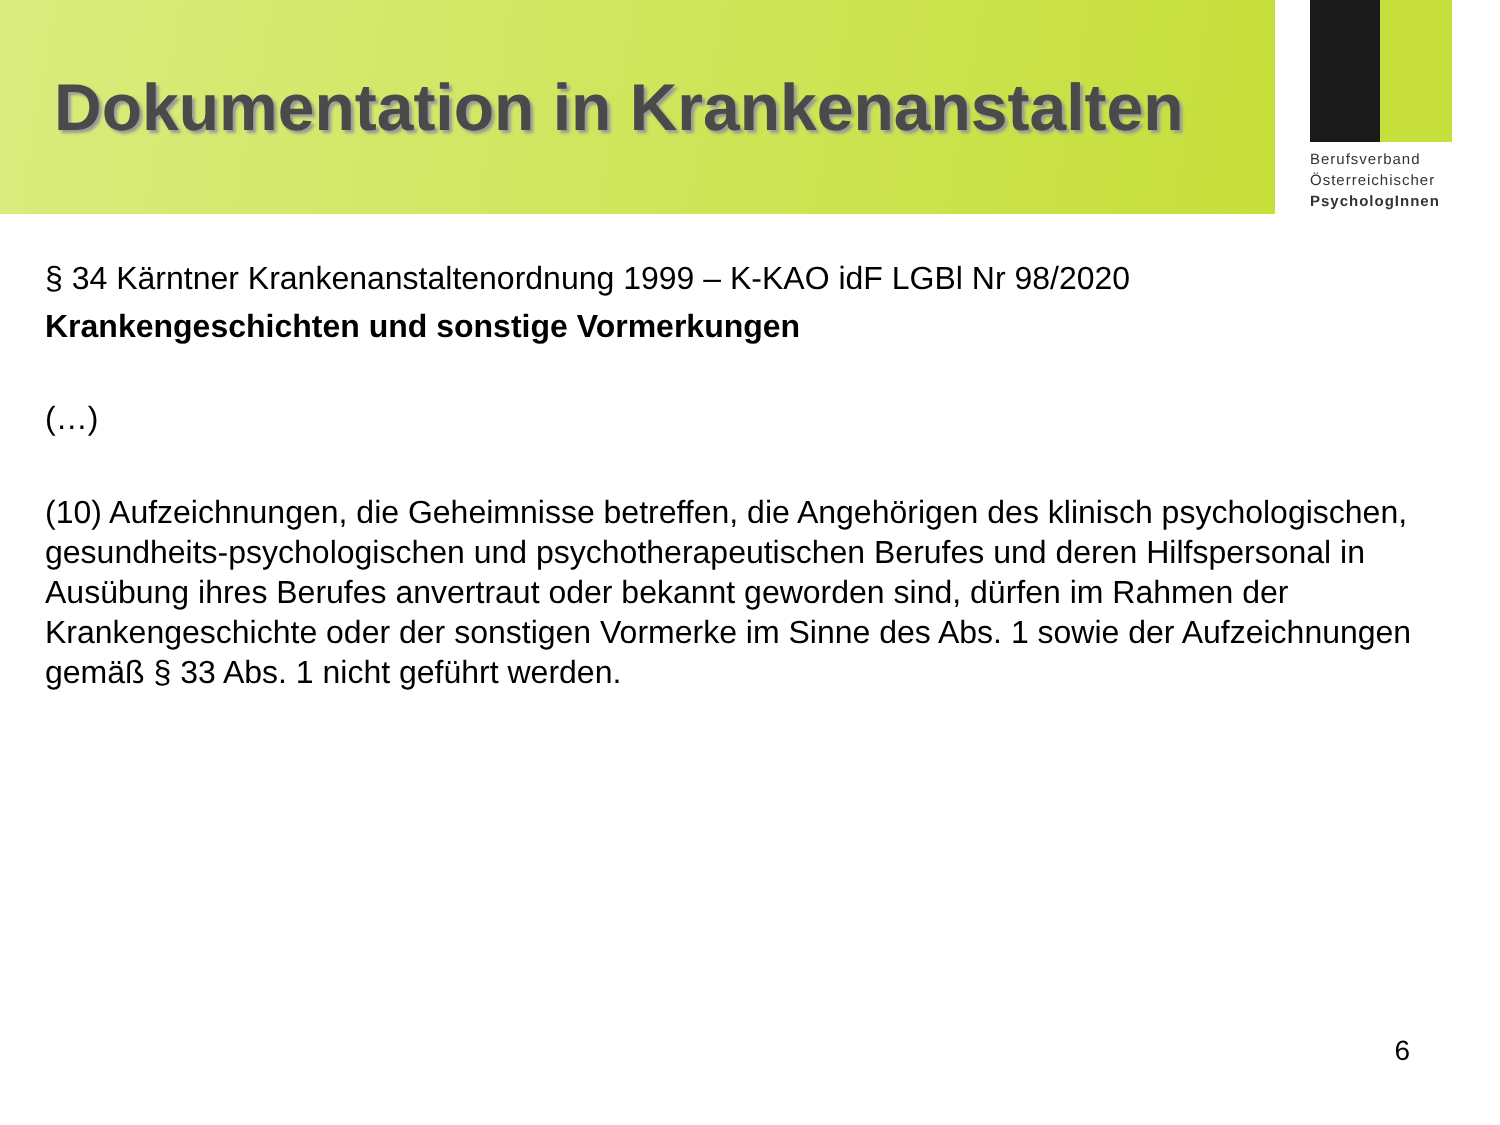Dokumentation in Krankenanstalten
Berufsverband
Österreichischer
PsychologInnen
§ 34 Kärntner Krankenanstaltenordnung 1999 – K-KAO idF LGBl Nr 98/2020
Krankengeschichten und sonstige Vormerkungen
(…)
(10) Aufzeichnungen, die Geheimnisse betreffen, die Angehörigen des klinisch psychologischen, gesundheits-psychologischen und psychotherapeutischen Berufes und deren Hilfspersonal in Ausübung ihres Berufes anvertraut oder bekannt geworden sind, dürfen im Rahmen der Krankengeschichte oder der sonstigen Vormerke im Sinne des Abs. 1 sowie der Aufzeichnungen gemäß § 33 Abs. 1 nicht geführt werden.
6